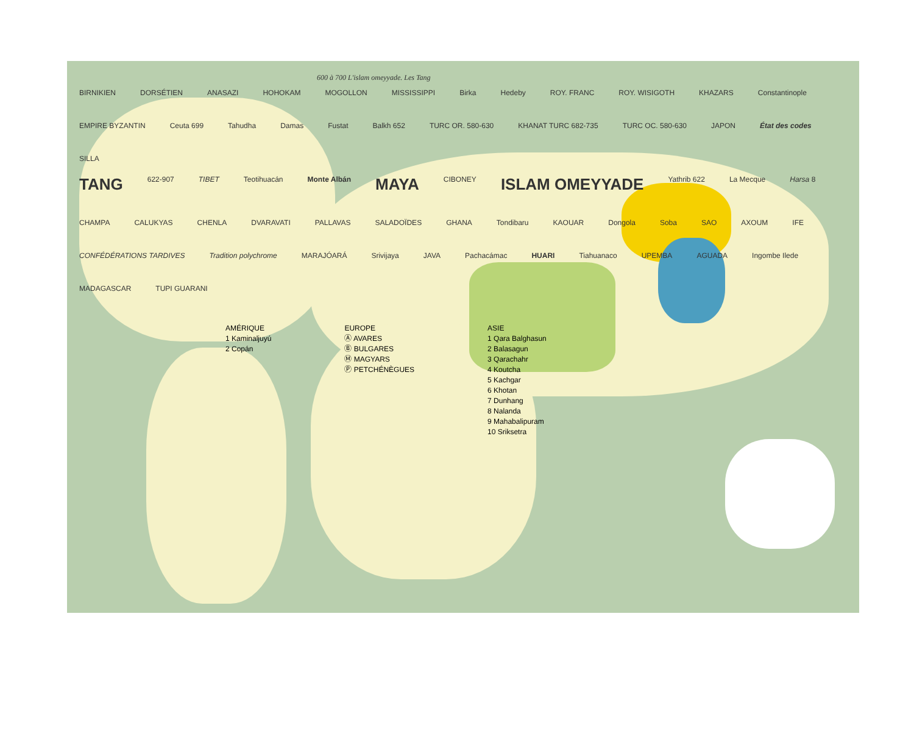600 à 700 L'islam omeyyade. Les Tang
BIRNIKIEN DORSÉTIEN ANASAZI HOHOKAM MOGOLLON MISSISSIPPI Birka Hedeby ROY. FRANC ROY. WISIGOTH KHAZARS Constantinople EMPIRE BYZANTIN Ceuta 699 Tahudha Damas Fustat Balkh 652 TURC OR. 580-630 KHANAT TURC 682-735 TURC OC. 580-630 JAPON État des codes SILLA
TANG 622-907 TIBET Teotihuacán Monte Albán MAYA CIBONEY ISLAM OMEYYADE Yathrib 622 La Mecque Harsa 8 CHAMPA CALUKYAS CHENLA DVARAVATI PALLAVAS SALADOÏDES GHANA Tondibaru KAOUAR Dongola Soba SAO AXOUM IFE CONFÉDÉRATIONS TARDIVES Tradition polychrome MARAJÓARÁ Srivijaya JAVA Pachacámac HUARI Tiahuanaco UPEMBA AGUADA Ingombe Ilede MADAGASCAR TUPI GUARANI
AMÉRIQUE
1 Kaminaljuyú
2 Copán
EUROPE
Ⓐ AVARES
Ⓑ BULGARES
Ⓜ MAGYARS
Ⓟ PETCHÉNÈGUES
ASIE
1 Qara Balghasun
2 Balasagun
3 Qarachahr
4 Koutcha
5 Kachgar
6 Khotan
7 Dunhang
8 Nalanda
9 Mahabalipuram
10 Sriksetra